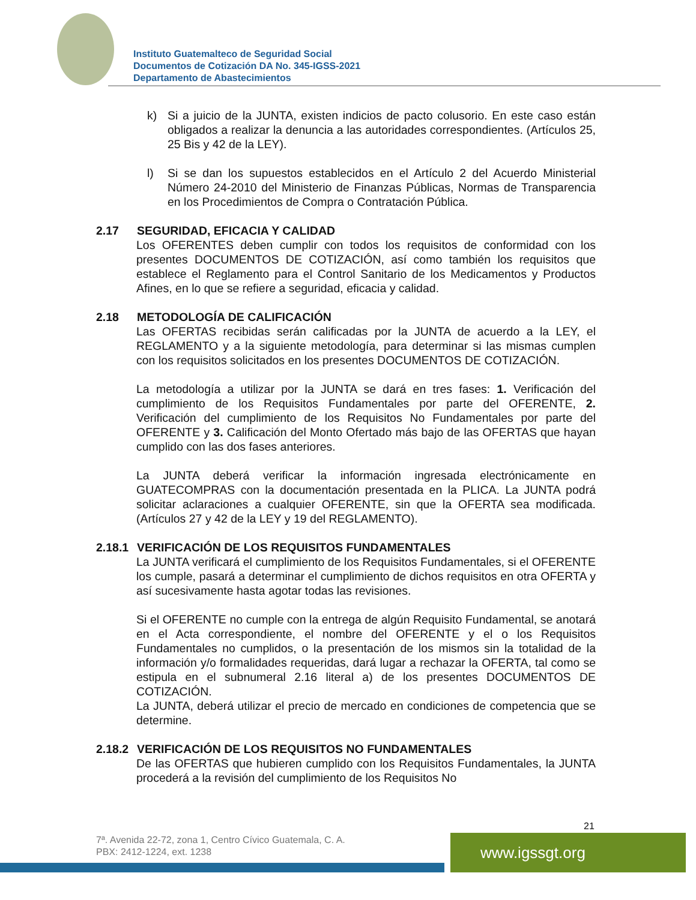Instituto Guatemalteco de Seguridad Social
Documentos de Cotización DA No. 345-IGSS-2021
Departamento de Abastecimientos
k) Si a juicio de la JUNTA, existen indicios de pacto colusorio. En este caso están obligados a realizar la denuncia a las autoridades correspondientes. (Artículos 25, 25 Bis y 42 de la LEY).
l) Si se dan los supuestos establecidos en el Artículo 2 del Acuerdo Ministerial Número 24-2010 del Ministerio de Finanzas Públicas, Normas de Transparencia en los Procedimientos de Compra o Contratación Pública.
2.17 SEGURIDAD, EFICACIA Y CALIDAD
Los OFERENTES deben cumplir con todos los requisitos de conformidad con los presentes DOCUMENTOS DE COTIZACIÓN, así como también los requisitos que establece el Reglamento para el Control Sanitario de los Medicamentos y Productos Afines, en lo que se refiere a seguridad, eficacia y calidad.
2.18 METODOLOGÍA DE CALIFICACIÓN
Las OFERTAS recibidas serán calificadas por la JUNTA de acuerdo a la LEY, el REGLAMENTO y a la siguiente metodología, para determinar si las mismas cumplen con los requisitos solicitados en los presentes DOCUMENTOS DE COTIZACIÓN.
La metodología a utilizar por la JUNTA se dará en tres fases: 1. Verificación del cumplimiento de los Requisitos Fundamentales por parte del OFERENTE, 2. Verificación del cumplimiento de los Requisitos No Fundamentales por parte del OFERENTE y 3. Calificación del Monto Ofertado más bajo de las OFERTAS que hayan cumplido con las dos fases anteriores.
La JUNTA deberá verificar la información ingresada electrónicamente en GUATECOMPRAS con la documentación presentada en la PLICA. La JUNTA podrá solicitar aclaraciones a cualquier OFERENTE, sin que la OFERTA sea modificada. (Artículos 27 y 42 de la LEY y 19 del REGLAMENTO).
2.18.1 VERIFICACIÓN DE LOS REQUISITOS FUNDAMENTALES
La JUNTA verificará el cumplimiento de los Requisitos Fundamentales, si el OFERENTE los cumple, pasará a determinar el cumplimiento de dichos requisitos en otra OFERTA y así sucesivamente hasta agotar todas las revisiones.
Si el OFERENTE no cumple con la entrega de algún Requisito Fundamental, se anotará en el Acta correspondiente, el nombre del OFERENTE y el o los Requisitos Fundamentales no cumplidos, o la presentación de los mismos sin la totalidad de la información y/o formalidades requeridas, dará lugar a rechazar la OFERTA, tal como se estipula en el subnumeral 2.16 literal a) de los presentes DOCUMENTOS DE COTIZACIÓN.
La JUNTA, deberá utilizar el precio de mercado en condiciones de competencia que se determine.
2.18.2 VERIFICACIÓN DE LOS REQUISITOS NO FUNDAMENTALES
De las OFERTAS que hubieren cumplido con los Requisitos Fundamentales, la JUNTA procederá a la revisión del cumplimiento de los Requisitos No
21
7ª. Avenida 22-72, zona 1, Centro Cívico Guatemala, C. A.
PBX: 2412-1224, ext. 1238
www.igssgt.org